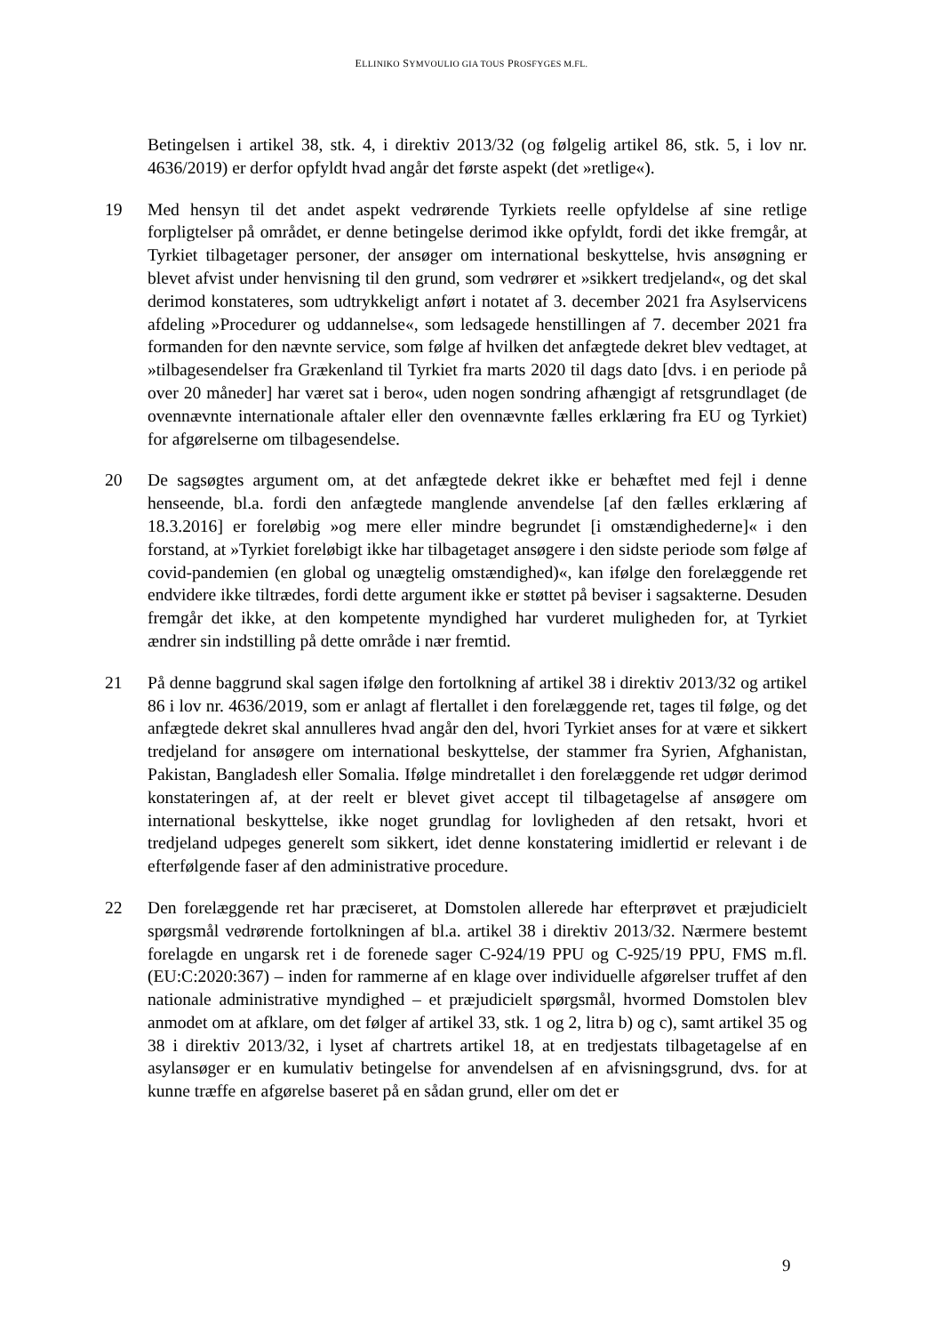ELLINIKO SYMVOULIO GIA TOUS PROSFYGES M.FL.
Betingelsen i artikel 38, stk. 4, i direktiv 2013/32 (og følgelig artikel 86, stk. 5, i lov nr. 4636/2019) er derfor opfyldt hvad angår det første aspekt (det »retlige«).
19 Med hensyn til det andet aspekt vedrørende Tyrkiets reelle opfyldelse af sine retlige forpligtelser på området, er denne betingelse derimod ikke opfyldt, fordi det ikke fremgår, at Tyrkiet tilbagetager personer, der ansøger om international beskyttelse, hvis ansøgning er blevet afvist under henvisning til den grund, som vedrører et »sikkert tredjeland«, og det skal derimod konstateres, som udtrykkeligt anført i notatet af 3. december 2021 fra Asylservicens afdeling »Procedurer og uddannelse«, som ledsagede henstillingen af 7. december 2021 fra formanden for den nævnte service, som følge af hvilken det anfægtede dekret blev vedtaget, at »tilbagesendelser fra Grækenland til Tyrkiet fra marts 2020 til dags dato [dvs. i en periode på over 20 måneder] har været sat i bero«, uden nogen sondring afhængigt af retsgrundlaget (de ovennævnte internationale aftaler eller den ovennævnte fælles erklæring fra EU og Tyrkiet) for afgørelserne om tilbagesendelse.
20 De sagsøgtes argument om, at det anfægtede dekret ikke er behæftet med fejl i denne henseende, bl.a. fordi den anfægtede manglende anvendelse [af den fælles erklæring af 18.3.2016] er foreløbig »og mere eller mindre begrundet [i omstændighederne]« i den forstand, at »Tyrkiet foreløbigt ikke har tilbagetaget ansøgere i den sidste periode som følge af covid-pandemien (en global og unægtelig omstændighed)«, kan ifølge den forelæggende ret endvidere ikke tiltrædes, fordi dette argument ikke er støttet på beviser i sagsakterne. Desuden fremgår det ikke, at den kompetente myndighed har vurderet muligheden for, at Tyrkiet ændrer sin indstilling på dette område i nær fremtid.
21 På denne baggrund skal sagen ifølge den fortolkning af artikel 38 i direktiv 2013/32 og artikel 86 i lov nr. 4636/2019, som er anlagt af flertallet i den forelæggende ret, tages til følge, og det anfægtede dekret skal annulleres hvad angår den del, hvori Tyrkiet anses for at være et sikkert tredjeland for ansøgere om international beskyttelse, der stammer fra Syrien, Afghanistan, Pakistan, Bangladesh eller Somalia. Ifølge mindretallet i den forelæggende ret udgør derimod konstateringen af, at der reelt er blevet givet accept til tilbagetagelse af ansøgere om international beskyttelse, ikke noget grundlag for lovligheden af den retsakt, hvori et tredjeland udpeges generelt som sikkert, idet denne konstatering imidlertid er relevant i de efterfølgende faser af den administrative procedure.
22 Den forelæggende ret har præciseret, at Domstolen allerede har efterprøvet et præjudicielt spørgsmål vedrørende fortolkningen af bl.a. artikel 38 i direktiv 2013/32. Nærmere bestemt forelagde en ungarsk ret i de forenede sager C-924/19 PPU og C-925/19 PPU, FMS m.fl. (EU:C:2020:367) – inden for rammerne af en klage over individuelle afgørelser truffet af den nationale administrative myndighed – et præjudicielt spørgsmål, hvormed Domstolen blev anmodet om at afklare, om det følger af artikel 33, stk. 1 og 2, litra b) og c), samt artikel 35 og 38 i direktiv 2013/32, i lyset af chartrets artikel 18, at en tredjestats tilbagetagelse af en asylansøger er en kumulativ betingelse for anvendelsen af en afvisningsgrund, dvs. for at kunne træffe en afgørelse baseret på en sådan grund, eller om det er
9